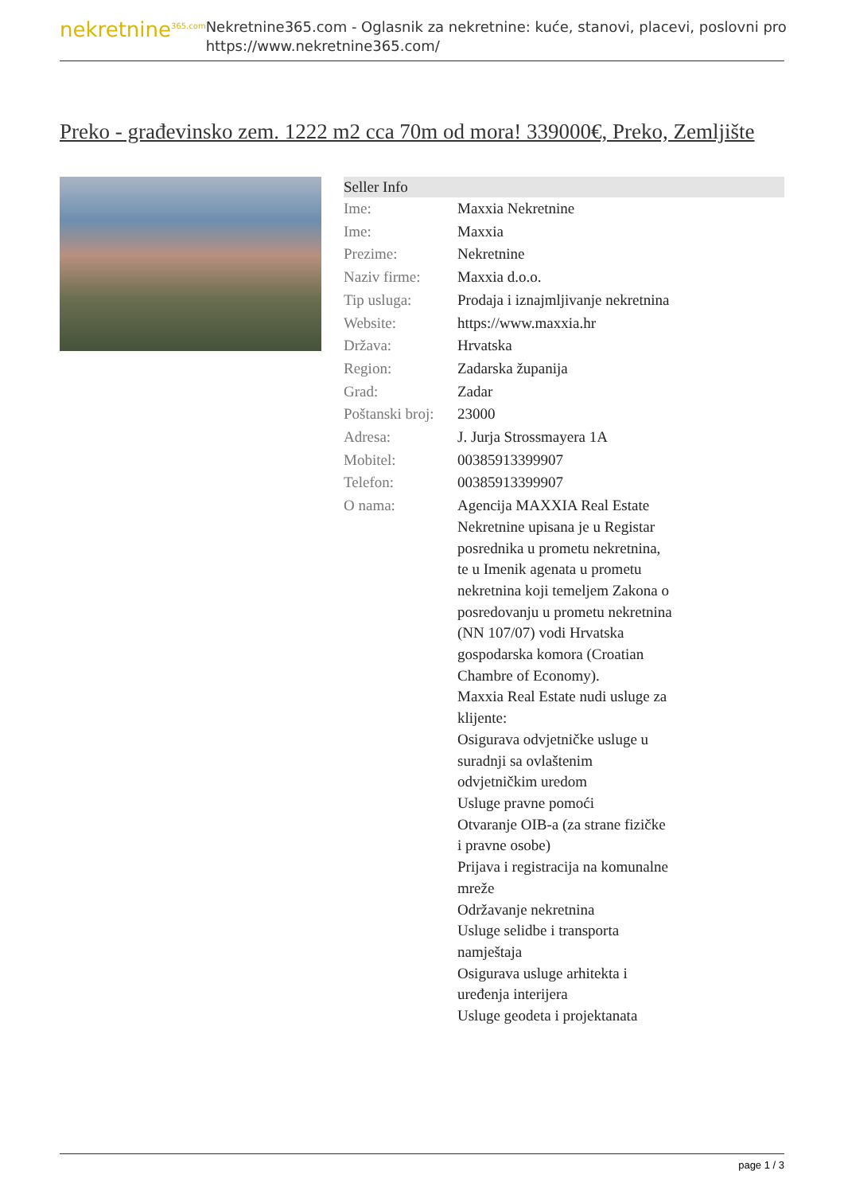nekretnine<sup>365.com</sup>
Nekretnine365.com - Oglasnik za nekretnine: kuće, stanovi, placevi, poslovni pro
https://www.nekretnine365.com/
Preko - građevinsko zem. 1222 m2 cca 70m od mora! 339000€, Preko, Zemljište
| Seller Info | |
| --- | --- |
| Ime: | Maxxia Nekretnine |
| Ime: | Maxxia |
| Prezime: | Nekretnine |
| Naziv firme: | Maxxia d.o.o. |
| Tip usluga: | Prodaja i iznajmljivanje nekretnina |
| Website: | https://www.maxxia.hr |
| Država: | Hrvatska |
| Region: | Zadarska županija |
| Grad: | Zadar |
| Poštanski broj: | 23000 |
| Adresa: | J. Jurja Strossmayera 1A |
| Mobitel: | 00385913399907 |
| Telefon: | 00385913399907 |
| O nama: | Agencija MAXXIA Real Estate Nekretnine upisana je u Registar posrednika u prometu nekretnina, te u Imenik agenata u prometu nekretnina koji temeljem Zakona o posredovanju u prometu nekretnina (NN 107/07) vodi Hrvatska gospodarska komora (Croatian Chambre of Economy). Maxxia Real Estate nudi usluge za klijente: Osigurava odvjetničke usluge u suradnji sa ovlaštenim odvjetničkim uredom Usluge pravne pomoći Otvaranje OIB-a (za strane fizičke i pravne osobe) Prijava i registracija na komunalne mreže Održavanje nekretnina Usluge selidbe i transporta namještaja Osigurava usluge arhitekta i uređenja interijera Usluge geodeta i projektanata |
page 1 / 3